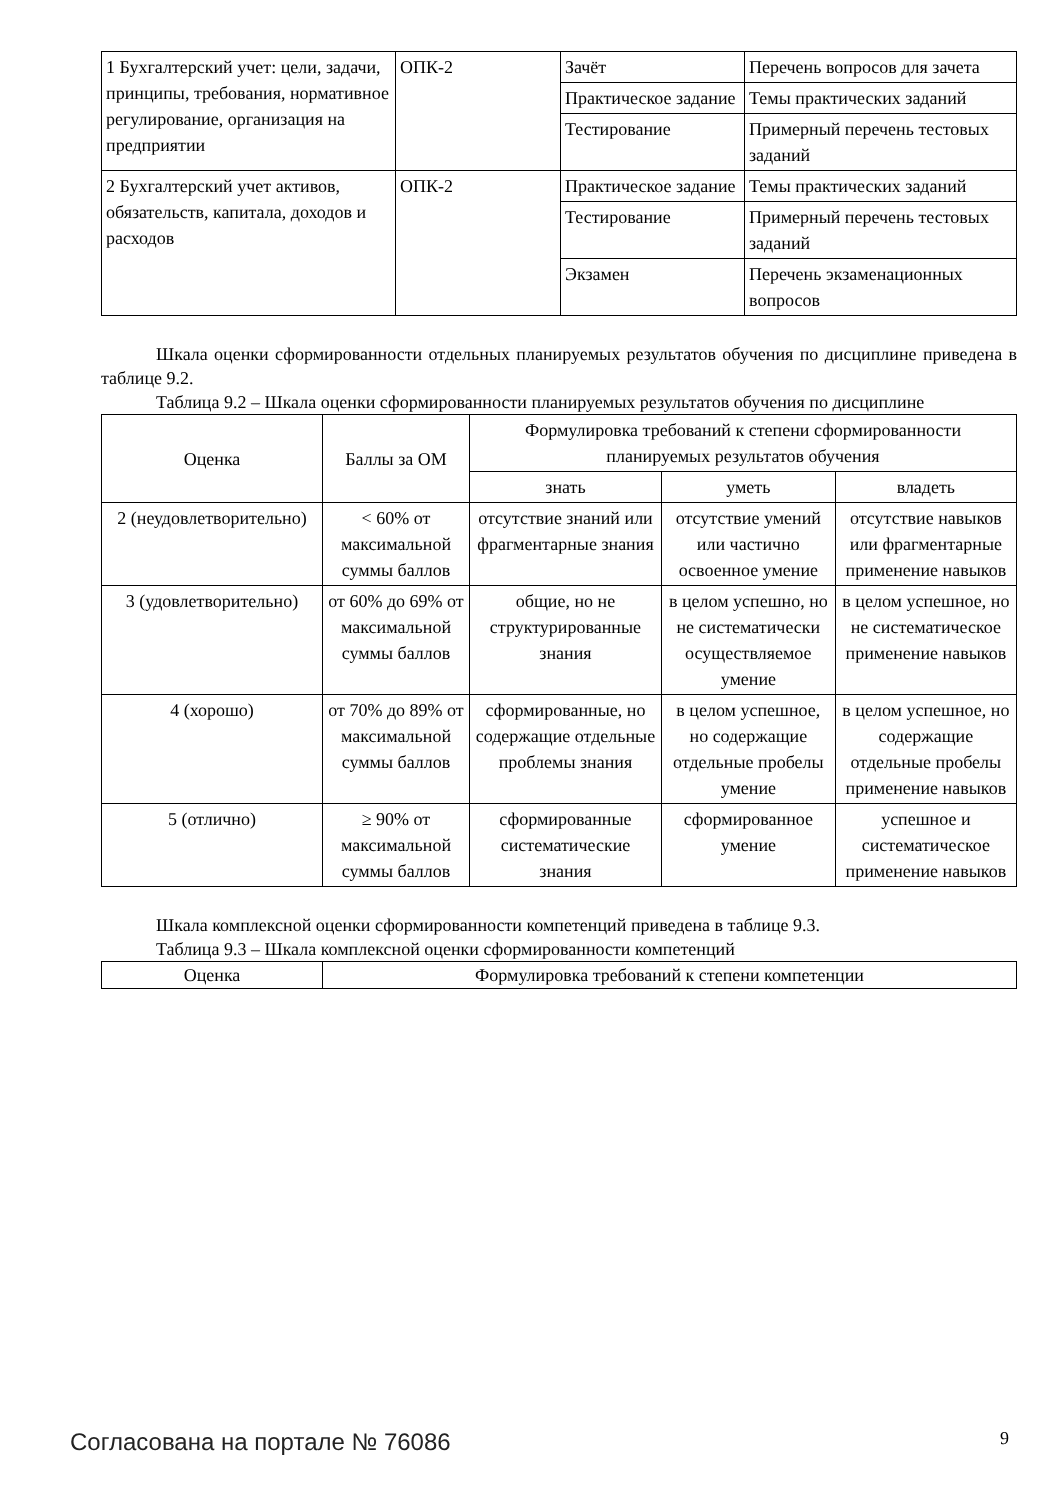| 1 Бухгалтерский учет: цели, задачи, принципы, требования, нормативное регулирование, организация на предприятии | ОПК-2 | Зачёт | Перечень вопросов для зачета |
| | | Практическое задание | Темы практических заданий |
| | | Тестирование | Примерный перечень тестовых заданий |
| 2 Бухгалтерский учет активов, обязательств, капитала, доходов и расходов | ОПК-2 | Практическое задание | Темы практических заданий |
| | | Тестирование | Примерный перечень тестовых заданий |
| | | Экзамен | Перечень экзаменационных вопросов |
Шкала оценки сформированности отдельных планируемых результатов обучения по дисциплине приведена в таблице 9.2.
Таблица 9.2 – Шкала оценки сформированности планируемых результатов обучения по дисциплине
| Оценка | Баллы за ОМ | Формулировка требований к степени сформированности планируемых результатов обучения | | |
| --- | --- | --- | --- | --- |
| | | знать | уметь | владеть |
| 2 (неудовлетворительно) | < 60% от максимальной суммы баллов | отсутствие знаний или фрагментарные знания | отсутствие умений или частично освоенное умение | отсутствие навыков или фрагментарные применение навыков |
| 3 (удовлетворительно) | от 60% до 69% от максимальной суммы баллов | общие, но не структурированные знания | в целом успешно, но не систематически осуществляемое умение | в целом успешное, но не систематическое применение навыков |
| 4 (хорошо) | от 70% до 89% от максимальной суммы баллов | сформированные, но содержащие отдельные проблемы знания | в целом успешное, но содержащие отдельные пробелы умение | в целом успешное, но содержащие отдельные пробелы применение навыков |
| 5 (отлично) | ≥ 90% от максимальной суммы баллов | сформированные систематические знания | сформированное умение | успешное и систематическое применение навыков |
Шкала комплексной оценки сформированности компетенций приведена в таблице 9.3.
Таблица 9.3 – Шкала комплексной оценки сформированности компетенций
| Оценка | Формулировка требований к степени компетенции |
| --- | --- |
Согласована на портале № 76086 9